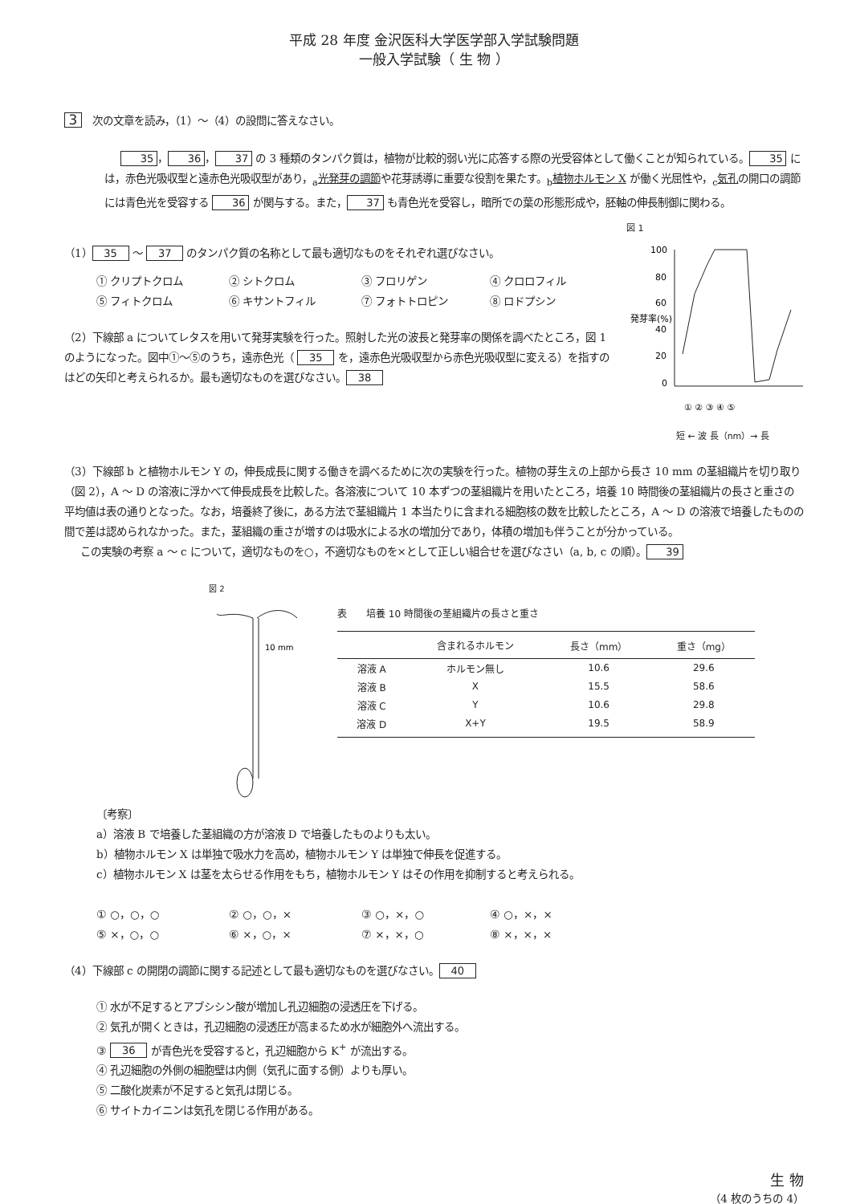平成 28 年度 金沢医科大学医学部入学試験問題
一般入学試験（ 生 物 ）
3　次の文章を読み，（1）～（4）の設問に答えなさい。
35 ， 36 ， 37 の 3 種類のタンパク質は，植物が比較的弱い光に応答する際の光受容体として働くことが知られている。 35 には，赤色光吸収型と遠赤色光吸収型があり，<sub>a</sub>光発芽の調節や花芽誘導に重要な役割を果たす。<sub>b</sub>植物ホルモン X が働く光屈性や，<sub>c</sub>気孔の開口の調節には青色光を受容する 36 が関与する。また， 37 も青色光を受容し，暗所での葉の形態形成や，胚軸の伸長制御に関わる。
（1） 35 ～ 37 のタンパク質の名称として最も適切なものをそれぞれ選びなさい。
① クリプトクロム ② シトクロム ③ フロリゲン ④ クロロフィル ⑤ フィトクロム ⑥ キサントフィル ⑦ フォトトロピン ⑧ ロドプシン
（2）下線部 a についてレタスを用いて発芽実験を行った。照射した光の波長と発芽率の関係を調べたところ，図 1 のようになった。図中①～⑤のうち，遠赤色光（ 35 を，遠赤色光吸収型から赤色光吸収型に変える）を指すのはどの矢印と考えられるか。最も適切なものを選びなさい。 38
図 1
発芽率(%)
100
80
60
40
20
0
① ② ③ ④ ⑤
短 ← 波 長（nm）→ 長
（3）下線部 b と植物ホルモン Y の，伸長成長に関する働きを調べるために次の実験を行った。植物の芽生えの上部から長さ 10 mm の茎組織片を切り取り（図 2），A ～ D の溶液に浮かべて伸長成長を比較した。各溶液について 10 本ずつの茎組織片を用いたところ，培養 10 時間後の茎組織片の長さと重さの平均値は表の通りとなった。なお，培養終了後に，ある方法で茎組織片 1 本当たりに含まれる細胞核の数を比較したところ，A ～ D の溶液で培養したものの間で差は認められなかった。また，茎組織の重さが増すのは吸水による水の増加分であり，体積の増加も伴うことが分かっている。
この実験の考察 a ～ c について，適切なものを○，不適切なものを×として正しい組合せを選びなさい（a, b, c の順）。 39
図 2
10 mm
表　　培養 10 時間後の茎組織片の長さと重さ
| | 含まれるホルモン | 長さ（mm） | 重さ（mg） |
| --- | --- | --- | --- |
| 溶液 A | ホルモン無し | 10.6 | 29.6 |
| 溶液 B | X | 15.5 | 58.6 |
| 溶液 C | Y | 10.6 | 29.8 |
| 溶液 D | X+Y | 19.5 | 58.9 |
〔考察〕
a）溶液 B で培養した茎組織の方が溶液 D で培養したものよりも太い。
b）植物ホルモン X は単独で吸水力を高め，植物ホルモン Y は単独で伸長を促進する。
c）植物ホルモン X は茎を太らせる作用をもち，植物ホルモン Y はその作用を抑制すると考えられる。
① ○，○，○ ② ○，○，× ③ ○，×，○ ④ ○，×，× ⑤ ×，○，○ ⑥ ×，○，× ⑦ ×，×，○ ⑧ ×，×，×
（4）下線部 c の開閉の調節に関する記述として最も適切なものを選びなさい。 40
① 水が不足するとアブシシン酸が増加し孔辺細胞の浸透圧を下げる。
② 気孔が開くときは，孔辺細胞の浸透圧が高まるため水が細胞外へ流出する。
③ 36 が青色光を受容すると，孔辺細胞から K<sup>+</sup> が流出する。
④ 孔辺細胞の外側の細胞壁は内側（気孔に面する側）よりも厚い。
⑤ 二酸化炭素が不足すると気孔は閉じる。
⑥ サイトカイニンは気孔を閉じる作用がある。
生 物
（4 枚のうちの 4）